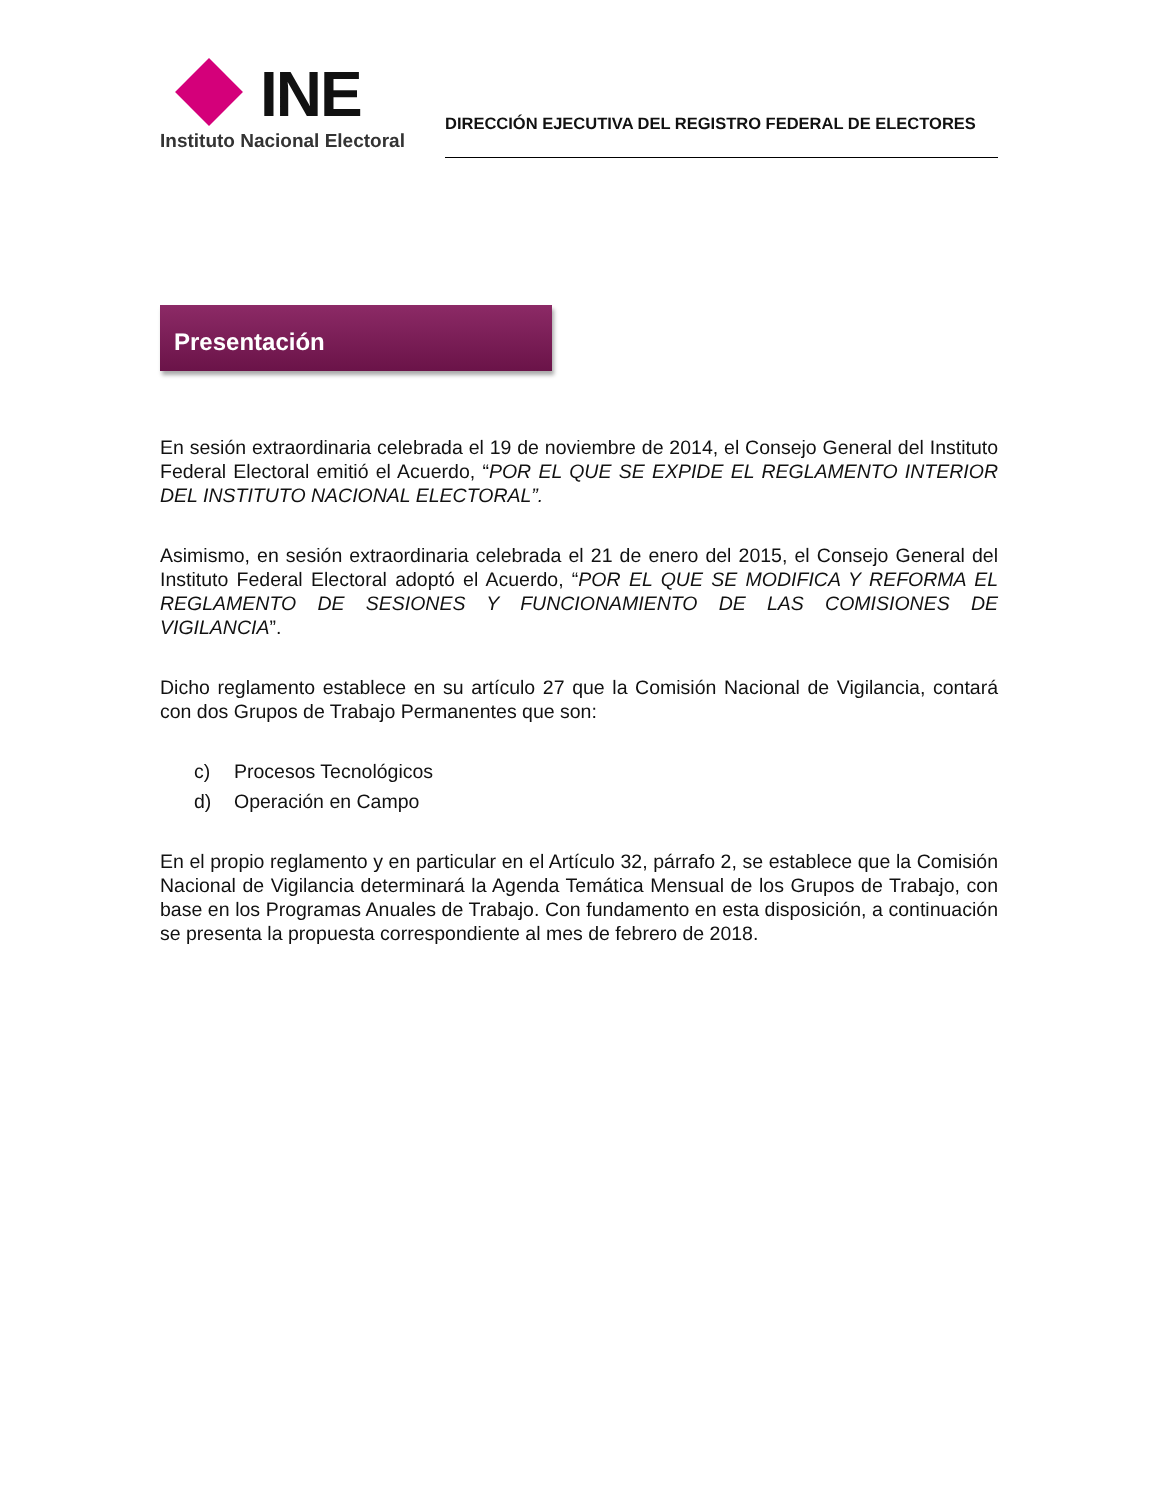INE
Instituto Nacional Electoral
DIRECCIÓN EJECUTIVA DEL REGISTRO FEDERAL DE ELECTORES
Presentación
En sesión extraordinaria celebrada el 19 de noviembre de 2014, el Consejo General del Instituto Federal Electoral emitió el Acuerdo, “POR EL QUE SE EXPIDE EL REGLAMENTO INTERIOR DEL INSTITUTO NACIONAL ELECTORAL”.
Asimismo, en sesión extraordinaria celebrada el 21 de enero del 2015, el Consejo General del Instituto Federal Electoral adoptó el Acuerdo, “POR EL QUE SE MODIFICA Y REFORMA EL REGLAMENTO DE SESIONES Y FUNCIONAMIENTO DE LAS COMISIONES DE VIGILANCIA”.
Dicho reglamento establece en su artículo 27 que la Comisión Nacional de Vigilancia, contará con dos Grupos de Trabajo Permanentes que son:
c) Procesos Tecnológicos
d) Operación en Campo
En el propio reglamento y en particular en el Artículo 32, párrafo 2, se establece que la Comisión Nacional de Vigilancia determinará la Agenda Temática Mensual de los Grupos de Trabajo, con base en los Programas Anuales de Trabajo. Con fundamento en esta disposición, a continuación se presenta la propuesta correspondiente al mes de febrero de 2018.